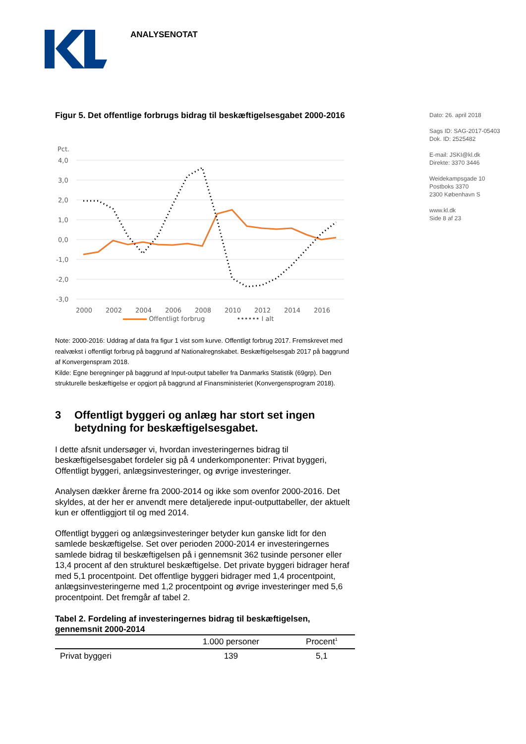ANALYSENOTAT
Dato: 26. april 2018
Sags ID: SAG-2017-05403
Dok. ID: 2525482
E-mail: JSKI@kl.dk
Direkte: 3370 3446
Weidekampsgade 10
Postboks 3370
2300 København S
www.kl.dk
Side 8 af 23
Figur 5. Det offentlige forbrugs bidrag til beskæftigelsesgabet 2000-2016
Pct.
4,0
3,0
2,0
1,0
0,0
-1,0
-2,0
-3,0
2000
2002
2004
2006
2008
2010
2012
2014
2016
Offentligt forbrug •••••• I alt
Note: 2000-2016: Uddrag af data fra figur 1 vist som kurve. Offentligt forbrug 2017. Fremskrevet med realvækst i offentligt forbrug på baggrund af Nationalregnskabet. Beskæftigelsesgab 2017 på baggrund af Konvergenspram 2018.
Kilde: Egne beregninger på baggrund af Input-output tabeller fra Danmarks Statistik (69grp). Den strukturelle beskæftigelse er opgjort på baggrund af Finansministeriet (Konvergensprogram 2018).
3 Offentligt byggeri og anlæg har stort set ingen betydning for beskæftigelsesgabet.
I dette afsnit undersøger vi, hvordan investeringernes bidrag til beskæftigelsesgabet fordeler sig på 4 underkomponenter: Privat byggeri, Offentligt byggeri, anlægsinvesteringer, og øvrige investeringer.
Analysen dækker årerne fra 2000-2014 og ikke som ovenfor 2000-2016. Det skyldes, at der her er anvendt mere detaljerede input-outputtabeller, der aktuelt kun er offentliggjort til og med 2014.
Offentligt byggeri og anlægsinvesteringer betyder kun ganske lidt for den samlede beskæftigelse. Set over perioden 2000-2014 er investeringernes samlede bidrag til beskæftigelsen på i gennemsnit 362 tusinde personer eller 13,4 procent af den strukturel beskæftigelse. Det private byggeri bidrager heraf med 5,1 procentpoint. Det offentlige byggeri bidrager med 1,4 procentpoint, anlægsinvesteringerne med 1,2 procentpoint og øvrige investeringer med 5,6 procentpoint. Det fremgår af tabel 2.
Tabel 2. Fordeling af investeringernes bidrag til beskæftigelsen, gennemsnit 2000-2014
| | 1.000 personer | Procent<sup>1</sup> |
| --- | --- | --- |
| Privat byggeri | 139 | 5,1 |